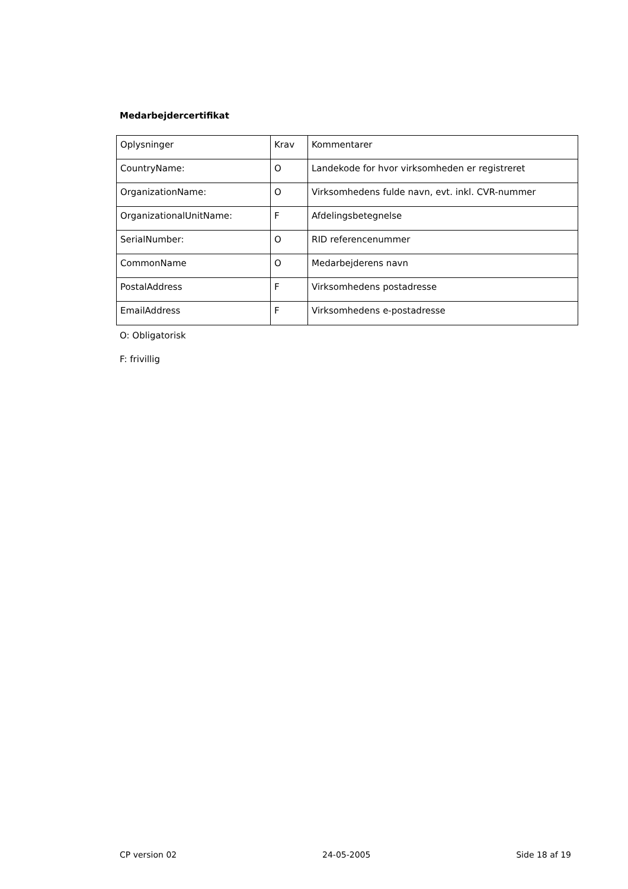Medarbejdercertifikat
| Oplysninger | Krav | Kommentarer |
| CountryName: | O | Landekode for hvor virksomheden er registreret |
| OrganizationName: | O | Virksomhedens fulde navn, evt. inkl. CVR-nummer |
| OrganizationalUnitName: | F | Afdelingsbetegnelse |
| SerialNumber: | O | RID referencenummer |
| CommonName | O | Medarbejderens navn |
| PostalAddress | F | Virksomhedens postadresse |
| EmailAddress | F | Virksomhedens e-postadresse |
O: Obligatorisk
F: frivillig
CP version 02 24-05-2005 Side 18 af 19